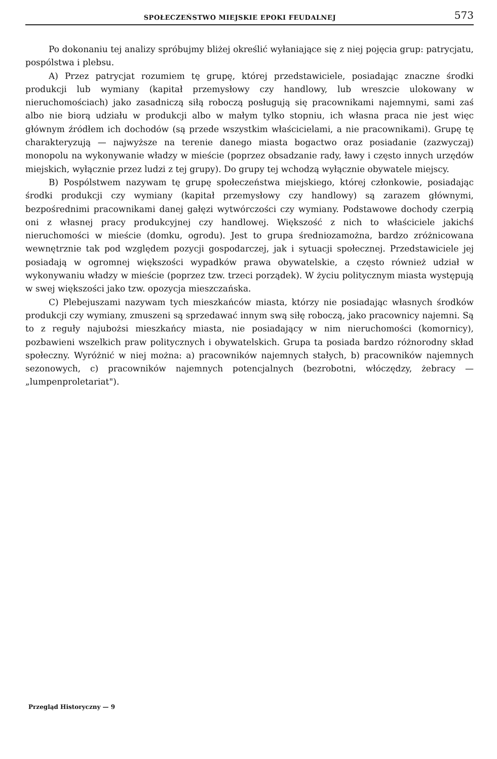SPOŁECZEŃSTWO MIEJSKIE EPOKI FEUDALNEJ 573
Po dokonaniu tej analizy spróbujmy bliżej określić wyłaniające się z niej pojęcia grup: patrycjatu, pospólstwa i plebsu.
A) Przez patrycjat rozumiem tę grupę, której przedstawiciele, posiadając znaczne środki produkcji lub wymiany (kapitał przemysłowy czy handlowy, lub wreszcie ulokowany w nieruchomościach) jako zasadniczą siłą roboczą posługują się pracownikami najemnymi, sami zaś albo nie biorą udziału w produkcji albo w małym tylko stopniu, ich własna praca nie jest więc głównym źródłem ich dochodów (są przede wszystkim właścicielami, a nie pracownikami). Grupę tę charakteryzują — najwyższe na terenie danego miasta bogactwo oraz posiadanie (zazwyczaj) monopolu na wykonywanie władzy w mieście (poprzez obsadzanie rady, ławy i często innych urzędów miejskich, wyłącznie przez ludzi z tej grupy). Do grupy tej wchodzą wyłącznie obywatele miejscy.
B) Pospólstwem nazywam tę grupę społeczeństwa miejskiego, której członkowie, posiadając środki produkcji czy wymiany (kapitał przemysłowy czy handlowy) są zarazem głównymi, bezpośrednimi pracownikami danej gałęzi wytwórczości czy wymiany. Podstawowe dochody czerpią oni z własnej pracy produkcyjnej czy handlowej. Większość z nich to właściciele jakichś nieruchomości w mieście (domku, ogrodu). Jest to grupa średniozamożna, bardzo zróżnicowana wewnętrznie tak pod względem pozycji gospodarczej, jak i sytuacji społecznej. Przedstawiciele jej posiadają w ogromnej większości wypadków prawa obywatelskie, a często również udział w wykonywaniu władzy w mieście (poprzez tzw. trzeci porządek). W życiu politycznym miasta występują w swej większości jako tzw. opozycja mieszczańska.
C) Plebejuszami nazywam tych mieszkańców miasta, którzy nie posiadając własnych środków produkcji czy wymiany, zmuszeni są sprzedawać innym swą siłę roboczą, jako pracownicy najemni. Są to z reguły najubożsi mieszkańcy miasta, nie posiadający w nim nieruchomości (komornicy), pozbawieni wszelkich praw politycznych i obywatelskich. Grupa ta posiada bardzo różnorodny skład społeczny. Wyróżnić w niej można: a) pracowników najemnych stałych, b) pracowników najemnych sezonowych, c) pracowników najemnych potencjalnych (bezrobotni, włóczędzy, żebracy — „lumpenproletariat").
Przegląd Historyczny — 9